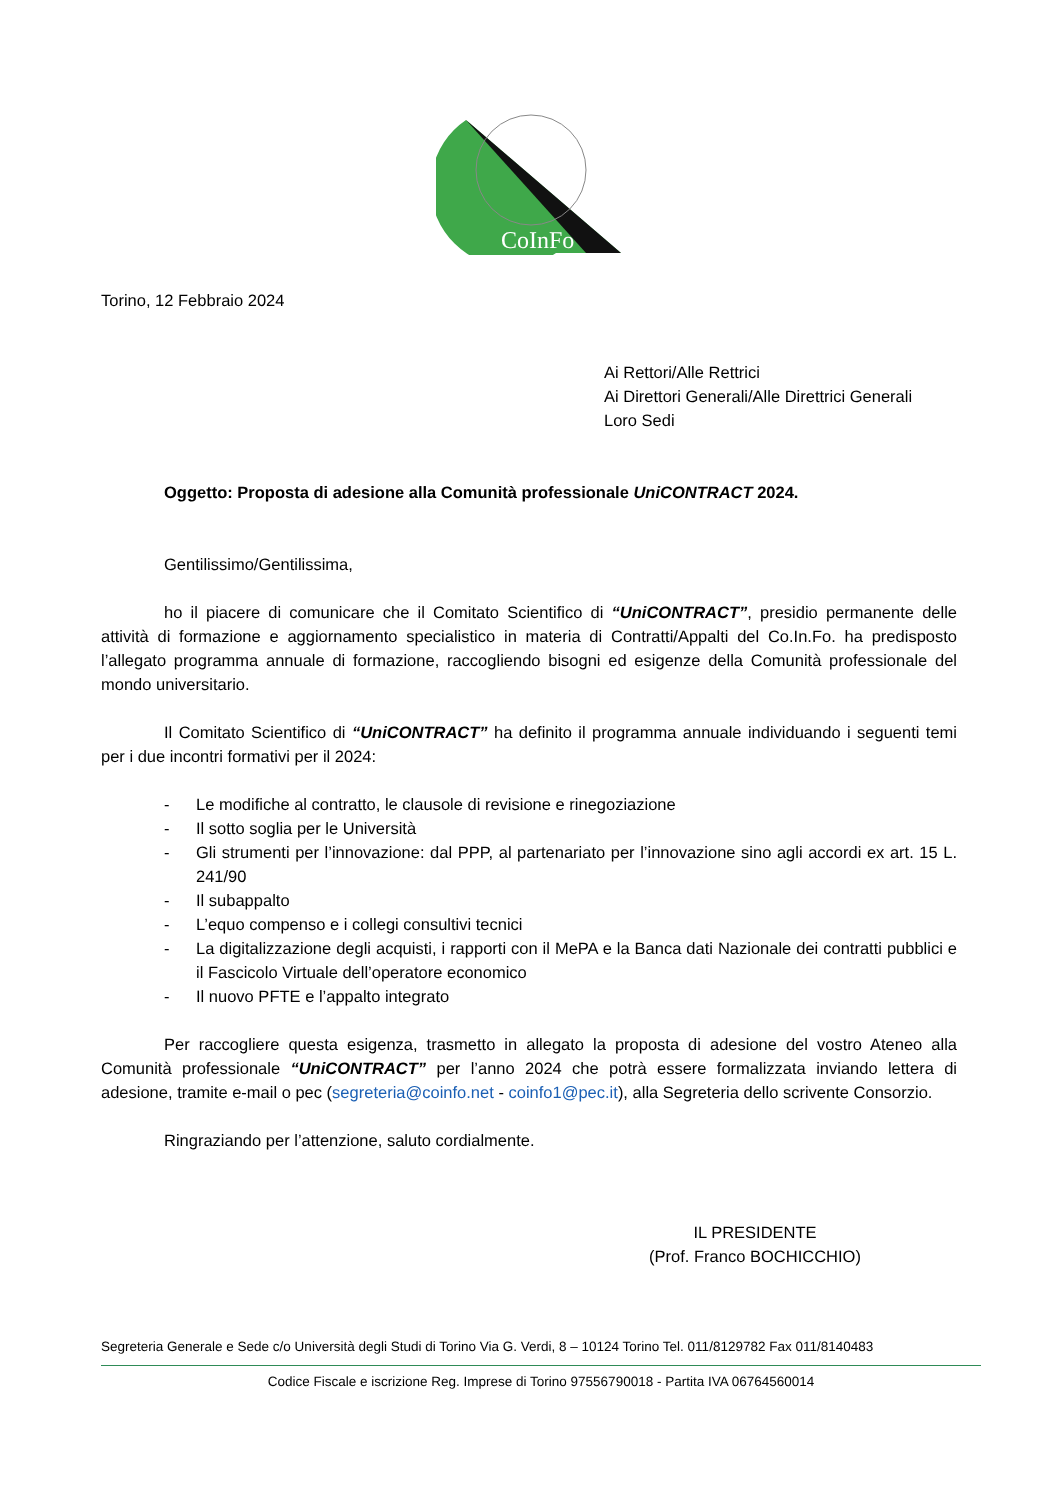CoInFo
Torino, 12 Febbraio 2024
Ai Rettori/Alle Rettrici
Ai Direttori Generali/Alle Direttrici Generali
Loro Sedi
Oggetto: Proposta di adesione alla Comunità professionale UniCONTRACT 2024.
Gentilissimo/Gentilissima,
ho il piacere di comunicare che il Comitato Scientifico di “UniCONTRACT”, presidio permanente delle attività di formazione e aggiornamento specialistico in materia di Contratti/Appalti del Co.In.Fo. ha predisposto l’allegato programma annuale di formazione, raccogliendo bisogni ed esigenze della Comunità professionale del mondo universitario.
Il Comitato Scientifico di “UniCONTRACT” ha definito il programma annuale individuando i seguenti temi per i due incontri formativi per il 2024:
- Le modifiche al contratto, le clausole di revisione e rinegoziazione
- Il sotto soglia per le Università
- Gli strumenti per l’innovazione: dal PPP, al partenariato per l’innovazione sino agli accordi ex art. 15 L. 241/90
- Il subappalto
- L’equo compenso e i collegi consultivi tecnici
- La digitalizzazione degli acquisti, i rapporti con il MePA e la Banca dati Nazionale dei contratti pubblici e il Fascicolo Virtuale dell’operatore economico
- Il nuovo PFTE e l’appalto integrato
Per raccogliere questa esigenza, trasmetto in allegato la proposta di adesione del vostro Ateneo alla Comunità professionale “UniCONTRACT” per l’anno 2024 che potrà essere formalizzata inviando lettera di adesione, tramite e-mail o pec (segreteria@coinfo.net - coinfo1@pec.it), alla Segreteria dello scrivente Consorzio.
Ringraziando per l’attenzione, saluto cordialmente.
IL PRESIDENTE
(Prof. Franco BOCHICCHIO)
Segreteria Generale e Sede c/o Università degli Studi di Torino Via G. Verdi, 8 – 10124 Torino Tel. 011/8129782 Fax 011/8140483
Codice Fiscale e iscrizione Reg. Imprese di Torino 97556790018 - Partita IVA 06764560014